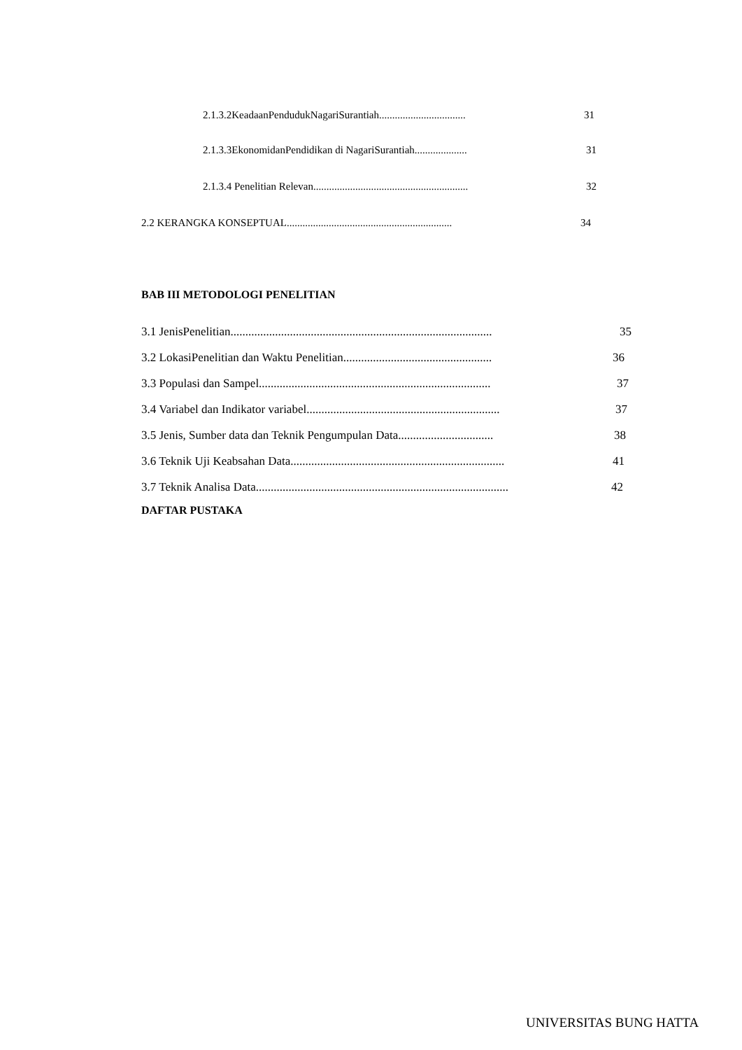2.1.3.2KeadaanPendudukNagariSurantiah................................. 31
2.1.3.3EkonomidanPendidikan di NagariSurantiah.................... 31
2.1.3.4 Penelitian Relevan........................................................... 32
2.2 KERANGKA KONSEPTUAL............................................................... 34
BAB III METODOLOGI PENELITIAN
3.1 JenisPenelitian........................................................................................ 35
3.2 LokasiPenelitian dan Waktu Penelitian.................................................. 36
3.3 Populasi dan Sampel.............................................................................. 37
3.4 Variabel dan Indikator variabel................................................................. 37
3.5 Jenis, Sumber data dan Teknik Pengumpulan Data................................ 38
3.6 Teknik Uji Keabsahan Data........................................................................ 41
3.7 Teknik Analisa Data..................................................................................... 42
DAFTAR PUSTAKA
UNIVERSITAS BUNG HATTA